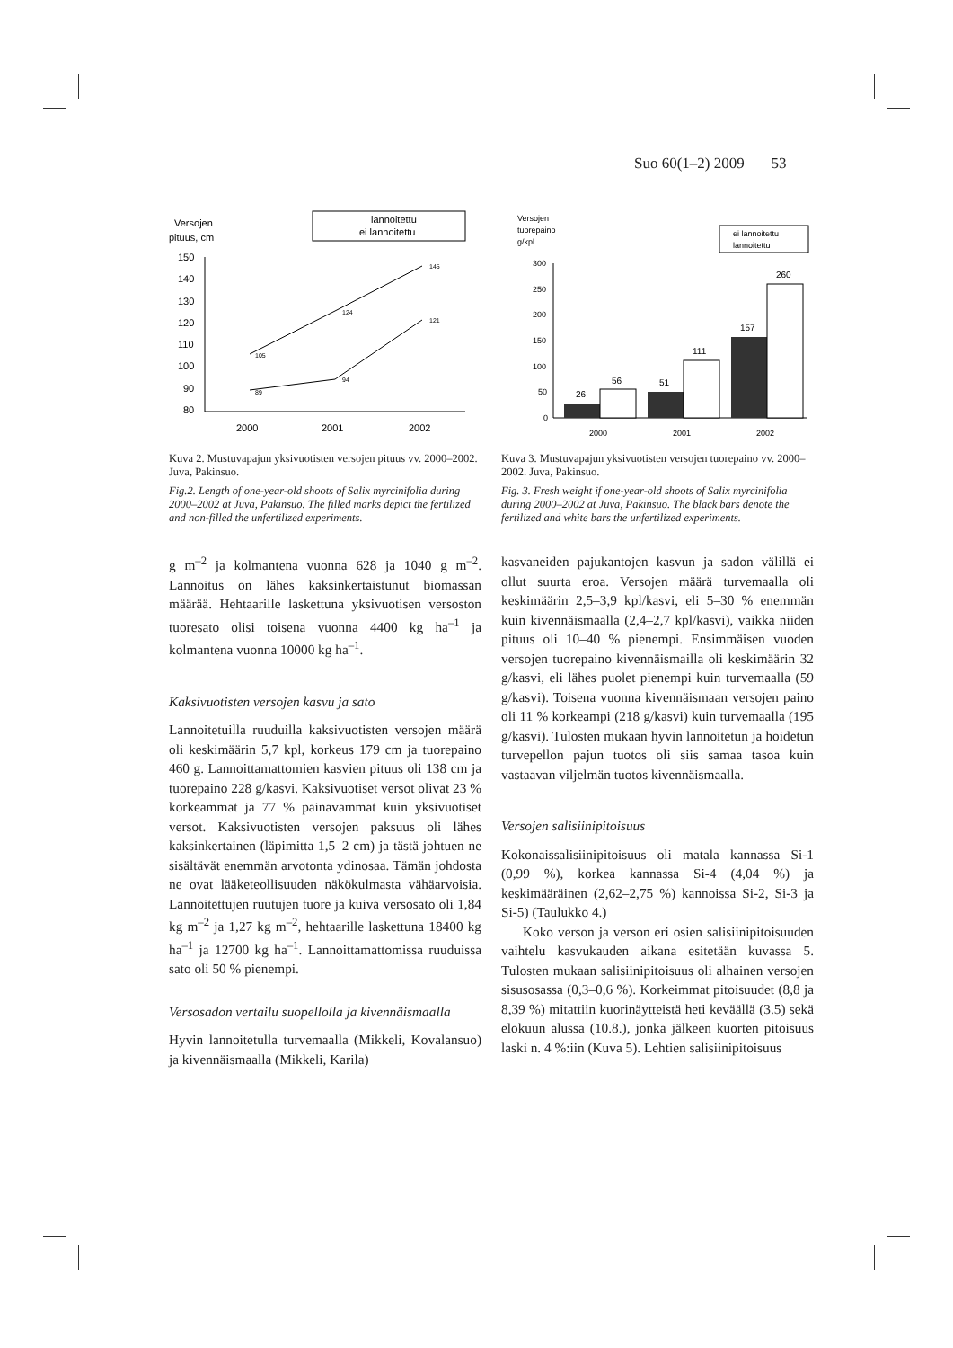Suo 60(1–2) 2009 53
Versojen
pituus, cm
lannoitettu
ei lannoitettu
150
140
130
120
110
100
90
80
105
124
145
89
94
121
2000
2001
2002
Kuva 2. Mustuvapajun yksivuotisten versojen pituus vv. 2000–2002. Juva, Pakinsuo.
Fig.2. Length of one-year-old shoots of Salix myrcinifolia during 2000–2002 at Juva, Pakinsuo. The filled marks depict the fertilized and non-filled the unfertilized experiments.
Versojen
tuorepaino
g/kpl
ei lannoitettu
lannoitettu
300
250
200
150
100
50
0
26
56
51
111
157
260
2000
2001
2002
Kuva 3. Mustuvapajun yksivuotisten versojen tuorepaino vv. 2000–2002. Juva, Pakinsuo.
Fig. 3. Fresh weight if one-year-old shoots of Salix myrcinifolia during 2000–2002 at Juva, Pakinsuo. The black bars denote the fertilized and white bars the unfertilized experiments.
g m<sup>–2</sup> ja kolmantena vuonna 628 ja 1040 g m<sup>–2</sup>. Lannoitus on lähes kaksinkertaistunut biomassan määrää. Hehtaarille laskettuna yksivuotisen verso­ston tuoresato olisi toisena vuonna 4400 kg ha<sup>–1</sup> ja kolmantena vuonna 10000 kg ha<sup>–1</sup>.
Kaksivuotisten versojen kasvu ja sato
Lannoitetuilla ruuduilla kaksivuotisten versojen määrä oli keskimäärin 5,7 kpl, korkeus 179 cm ja tuorepaino 460 g. Lannoittamattomien kasvien pituus oli 138 cm ja tuorepaino 228 g/kasvi. Kaksivuotiset versot olivat 23 % korkeammat ja 77 % painavammat kuin yksivuotiset versot. Kaksivuotisten versojen paksuus oli lähes kaksinkertainen (läpimitta 1,5–2 cm) ja tästä johtuen ne sisältävät enemmän arvotonta ydinosaa. Tämän johdosta ne ovat lääketeollisuuden näkökulmasta vähäarvoisia. Lannoitettujen ruutujen tuore ja kuiva versosato oli 1,84 kg m<sup>–2</sup> ja 1,27 kg m<sup>–2</sup>, hehtaarille laskettuna 18400 kg ha<sup>–1</sup> ja 12700 kg ha<sup>–1</sup>. Lannoittamattomissa ruuduissa sato oli 50 % pienempi.
Versosadon vertailu suopellolla ja kivennäismaalla
Hyvin lannoitetulla turvemaalla (Mikkeli, Kovalansuo) ja kivennäismaalla (Mikkeli, Karila)
kasvaneiden pajukantojen kasvun ja sadon välillä ei ollut suurta eroa. Versojen määrä turvemaalla oli keskimäärin 2,5–3,9 kpl/kasvi, eli 5–30 % enemmän kuin kivennäismaalla (2,4–2,7 kpl/kasvi), vaikka niiden pituus oli 10–40 % pienempi. Ensimmäisen vuoden versojen tuorepaino kivennäismailla oli keskimäärin 32 g/kasvi, eli lähes puolet pienempi kuin turvemaalla (59 g/kasvi). Toisena vuonna kivennäismaan versojen paino oli 11 % korkeampi (218 g/kasvi) kuin turvemaalla (195 g/kasvi). Tulosten mukaan hyvin lannoitetun ja hoidetun turvepellon pajun tuotos oli siis samaa tasoa kuin vastaavan viljelmän tuotos kivennäismaalla.
Versojen salisiinipitoisuus
Kokonaissalisiinipitoisuus oli matala kannassa Si-1 (0,99 %), korkea kannassa Si-4 (4,04 %) ja keskimääräinen (2,62–2,75 %) kannoissa Si-2, Si-3 ja Si-5) (Taulukko 4.)
Koko verson ja verson eri osien salisiinipitoisuuden vaihtelu kasvukauden aikana esitetään kuvassa 5. Tulosten mukaan salisiinipitoisuus oli alhainen versojen sisusosassa (0,3–0,6 %). Korkeimmat pitoisuudet (8,8 ja 8,39 %) mitattiin kuorinäytteistä heti keväällä (3.5) sekä elokuun alussa (10.8.), jonka jälkeen kuorten pitoisuus laski n. 4 %:iin (Kuva 5). Lehtien salisiinipitoisuus